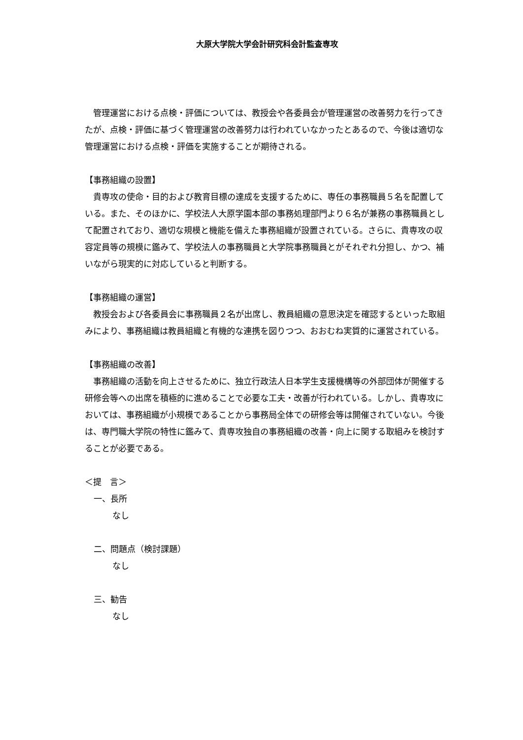大原大学院大学会計研究科会計監査専攻
　管理運営における点検・評価については、教授会や各委員会が管理運営の改善努力を行ってきたが、点検・評価に基づく管理運営の改善努力は行われていなかったとあるので、今後は適切な管理運営における点検・評価を実施することが期待される。
【事務組織の設置】
　貴専攻の使命・目的および教育目標の達成を支援するために、専任の事務職員５名を配置している。また、そのほかに、学校法人大原学園本部の事務処理部門より６名が兼務の事務職員として配置されており、適切な規模と機能を備えた事務組織が設置されている。さらに、貴専攻の収容定員等の規模に鑑みて、学校法人の事務職員と大学院事務職員とがそれぞれ分担し、かつ、補いながら現実的に対応していると判断する。
【事務組織の運営】
　教授会および各委員会に事務職員２名が出席し、教員組織の意思決定を確認するといった取組みにより、事務組織は教員組織と有機的な連携を図りつつ、おおむね実質的に運営されている。
【事務組織の改善】
　事務組織の活動を向上させるために、独立行政法人日本学生支援機構等の外部団体が開催する研修会等への出席を積極的に進めることで必要な工夫・改善が行われている。しかし、貴専攻においては、事務組織が小規模であることから事務局全体での研修会等は開催されていない。今後は、専門職大学院の特性に鑑みて、貴専攻独自の事務組織の改善・向上に関する取組みを検討することが必要である。
＜提　言＞
一、長所
なし
二、問題点（検討課題）
なし
三、勧告
なし